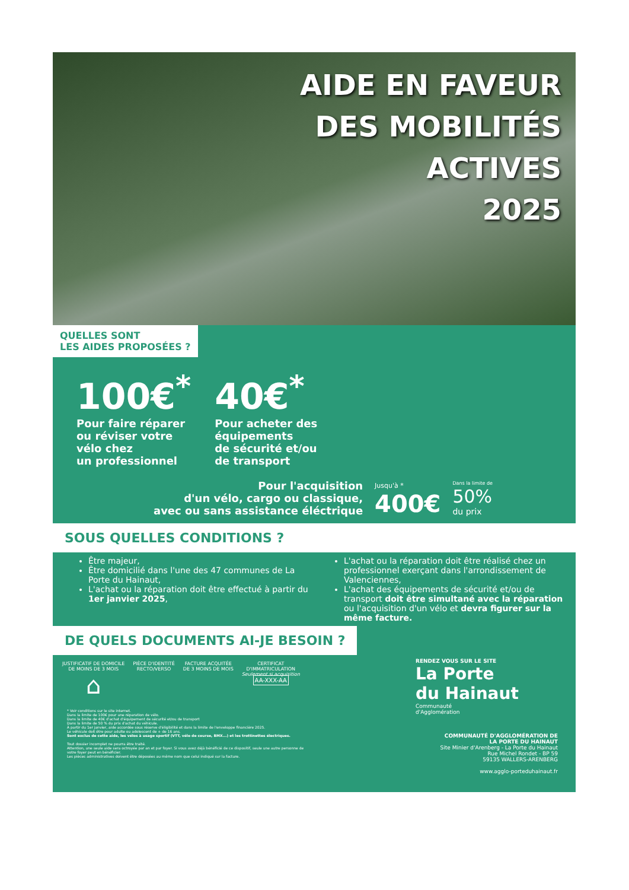AIDE EN FAVEUR
DES MOBILITÉS
ACTIVES
2025
QUELLES SONT
LES AIDES PROPOSÉES ?
100€<sup>*</sup>
Pour faire réparer
ou réviser votre
vélo chez
un professionnel
40€<sup>*</sup>
Pour acheter des
équipements
de sécurité et/ou
de transport
Pour l'acquisition
d'un vélo, cargo ou classique,
avec ou sans assistance éléctrique
Jusqu'à *
400€
Dans la limite de
50%
du prix
SOUS QUELLES CONDITIONS ?
Être majeur,
Être domicilié dans l'une des 47 communes de La Porte du Hainaut,
L'achat ou la réparation doit être effectué à partir du 1er janvier 2025,
L'achat ou la réparation doit être réalisé chez un professionnel exerçant dans l'arrondissement de Valenciennes,
L'achat des équipements de sécurité et/ou de transport doit être simultané avec la réparation ou l'acquisition d'un vélo et devra figurer sur la même facture.
DE QUELS DOCUMENTS AI-JE BESOIN ?
JUSTIFICATIF DE DOMICILE
DE MOINS DE 3 MOIS
⌂
PIÈCE D'IDENTITÉ
RECTO/VERSO
FACTURE ACQUITÉE
DE 3 MOINS DE MOIS
CERTIFICAT
D'IMMATRICULATION
Seulement si acquisition
AA-XXX-AA
* Voir conditions sur le site internet.
Dans la limite de 100€ pour une réparation de vélo.
Dans la limite de 40€ d'achat d'équipement de sécurité et/ou de transport
Dans la limite de 50 % du prix d'achat du véhicule.
À partir du 1er janvier, aide accordée sous réserve d'éligibilité et dans la limite de l'enveloppe financière 2025.
Le véhicule doit être pour adulte ou adolescent de + de 16 ans.
Sont exclus de cette aide, les vélos à usage sportif (VTT, vélo de course, BMX...) et les trottinettes électriques.
Tout dossier incomplet ne pourra être traité.
Attention, une seule aide sera octroyée par an et par foyer. Si vous avez déjà bénéficié de ce dispositif, seule une autre personne de votre foyer peut en bénéficier.
Les pièces administratives doivent être déposées au même nom que celui indiqué sur la facture.
RENDEZ VOUS SUR LE SITE
La Porte
du Hainaut
Communauté
d'Agglomération
COMMUNAUTÉ D'AGGLOMÉRATION DE
LA PORTE DU HAINAUT
Site Minier d'Arenberg - La Porte du Hainaut
Rue Michel Rondet - BP 59
59135 WALLERS-ARENBERG
www.agglo-porteduhainaut.fr